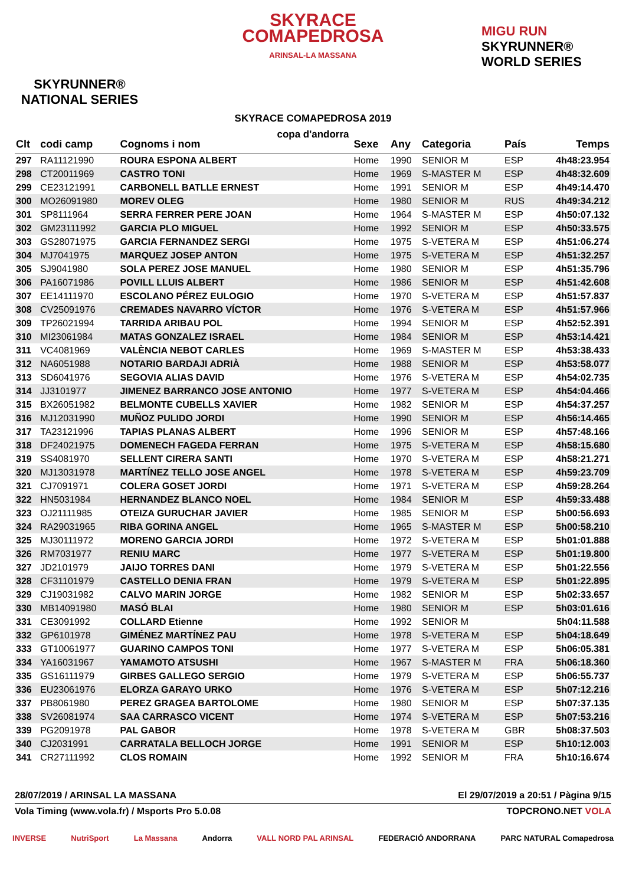SKYRUNNER®
NATIONAL SERIES
SKYRACE
COMAPEDROSA
ARINSAL-LA MASSANA
SKYRACE COMAPEDROSA 2019
copa d'andorra
MIGU RUN
SKYRUNNER®
WORLD SERIES
| Clt | codi camp | Cognoms i nom | Sexe | Any | Categoria | País | Temps |
| --- | --- | --- | --- | --- | --- | --- | --- |
| 297 | RA11121990 | ROURA ESPONA ALBERT | Home | 1990 | SENIOR M | ESP | 4h48:23.954 |
| 298 | CT20011969 | CASTRO TONI | Home | 1969 | S-MASTER M | ESP | 4h48:32.609 |
| 299 | CE23121991 | CARBONELL BATLLE ERNEST | Home | 1991 | SENIOR M | ESP | 4h49:14.470 |
| 300 | MO26091980 | MOREV OLEG | Home | 1980 | SENIOR M | RUS | 4h49:34.212 |
| 301 | SP8111964 | SERRA FERRER PERE JOAN | Home | 1964 | S-MASTER M | ESP | 4h50:07.132 |
| 302 | GM23111992 | GARCIA PLO MIGUEL | Home | 1992 | SENIOR M | ESP | 4h50:33.575 |
| 303 | GS28071975 | GARCIA FERNANDEZ SERGI | Home | 1975 | S-VETERA M | ESP | 4h51:06.274 |
| 304 | MJ7041975 | MARQUEZ JOSEP ANTON | Home | 1975 | S-VETERA M | ESP | 4h51:32.257 |
| 305 | SJ9041980 | SOLA PEREZ JOSE MANUEL | Home | 1980 | SENIOR M | ESP | 4h51:35.796 |
| 306 | PA16071986 | POVILL LLUIS ALBERT | Home | 1986 | SENIOR M | ESP | 4h51:42.608 |
| 307 | EE14111970 | ESCOLANO PÉREZ EULOGIO | Home | 1970 | S-VETERA M | ESP | 4h51:57.837 |
| 308 | CV25091976 | CREMADES NAVARRO VÍCTOR | Home | 1976 | S-VETERA M | ESP | 4h51:57.966 |
| 309 | TP26021994 | TARRIDA ARIBAU POL | Home | 1994 | SENIOR M | ESP | 4h52:52.391 |
| 310 | MI23061984 | MATAS GONZALEZ ISRAEL | Home | 1984 | SENIOR M | ESP | 4h53:14.421 |
| 311 | VC4081969 | VALÈNCIA NEBOT CARLES | Home | 1969 | S-MASTER M | ESP | 4h53:38.433 |
| 312 | NA6051988 | NOTARIO BARDAJI ADRIÀ | Home | 1988 | SENIOR M | ESP | 4h53:58.077 |
| 313 | SD6041976 | SEGOVIA ALIAS DAVID | Home | 1976 | S-VETERA M | ESP | 4h54:02.735 |
| 314 | JJ3101977 | JIMENEZ BARRANCO JOSE ANTONIO | Home | 1977 | S-VETERA M | ESP | 4h54:04.466 |
| 315 | BX26051982 | BELMONTE CUBELLS XAVIER | Home | 1982 | SENIOR M | ESP | 4h54:37.257 |
| 316 | MJ12031990 | MUÑOZ PULIDO JORDI | Home | 1990 | SENIOR M | ESP | 4h56:14.465 |
| 317 | TA23121996 | TAPIAS PLANAS ALBERT | Home | 1996 | SENIOR M | ESP | 4h57:48.166 |
| 318 | DF24021975 | DOMENECH FAGEDA FERRAN | Home | 1975 | S-VETERA M | ESP | 4h58:15.680 |
| 319 | SS4081970 | SELLENT CIRERA SANTI | Home | 1970 | S-VETERA M | ESP | 4h58:21.271 |
| 320 | MJ13031978 | MARTÍNEZ TELLO JOSE ANGEL | Home | 1978 | S-VETERA M | ESP | 4h59:23.709 |
| 321 | CJ7091971 | COLERA GOSET JORDI | Home | 1971 | S-VETERA M | ESP | 4h59:28.264 |
| 322 | HN5031984 | HERNANDEZ BLANCO NOEL | Home | 1984 | SENIOR M | ESP | 4h59:33.488 |
| 323 | OJ21111985 | OTEIZA GURUCHAR JAVIER | Home | 1985 | SENIOR M | ESP | 5h00:56.693 |
| 324 | RA29031965 | RIBA GORINA ANGEL | Home | 1965 | S-MASTER M | ESP | 5h00:58.210 |
| 325 | MJ30111972 | MORENO GARCIA JORDI | Home | 1972 | S-VETERA M | ESP | 5h01:01.888 |
| 326 | RM7031977 | RENIU MARC | Home | 1977 | S-VETERA M | ESP | 5h01:19.800 |
| 327 | JD2101979 | JAIJO TORRES DANI | Home | 1979 | S-VETERA M | ESP | 5h01:22.556 |
| 328 | CF31101979 | CASTELLO DENIA FRAN | Home | 1979 | S-VETERA M | ESP | 5h01:22.895 |
| 329 | CJ19031982 | CALVO MARIN JORGE | Home | 1982 | SENIOR M | ESP | 5h02:33.657 |
| 330 | MB14091980 | MASÓ BLAI | Home | 1980 | SENIOR M | ESP | 5h03:01.616 |
| 331 | CE3091992 | COLLARD Etienne | Home | 1992 | SENIOR M | | 5h04:11.588 |
| 332 | GP6101978 | GIMÉNEZ MARTÍNEZ PAU | Home | 1978 | S-VETERA M | ESP | 5h04:18.649 |
| 333 | GT10061977 | GUARINO CAMPOS TONI | Home | 1977 | S-VETERA M | ESP | 5h06:05.381 |
| 334 | YA16031967 | YAMAMOTO ATSUSHI | Home | 1967 | S-MASTER M | FRA | 5h06:18.360 |
| 335 | GS16111979 | GIRBES GALLEGO SERGIO | Home | 1979 | S-VETERA M | ESP | 5h06:55.737 |
| 336 | EU23061976 | ELORZA GARAYO URKO | Home | 1976 | S-VETERA M | ESP | 5h07:12.216 |
| 337 | PB8061980 | PEREZ GRAGEA BARTOLOME | Home | 1980 | SENIOR M | ESP | 5h07:37.135 |
| 338 | SV26081974 | SAA CARRASCO VICENT | Home | 1974 | S-VETERA M | ESP | 5h07:53.216 |
| 339 | PG2091978 | PAL GABOR | Home | 1978 | S-VETERA M | GBR | 5h08:37.503 |
| 340 | CJ2031991 | CARRATALA BELLOCH JORGE | Home | 1991 | SENIOR M | ESP | 5h10:12.003 |
| 341 | CR27111992 | CLOS ROMAIN | Home | 1992 | SENIOR M | FRA | 5h10:16.674 |
28/07/2019 / ARINSAL LA MASSANA El 29/07/2019 a 20:51 / Pàgina 9/15
Vola Timing (www.vola.fr) / Msports Pro 5.0.08 TOPCRONO.NET VOLA
INVERSE NutriSport La Massana Andorra VALL NORD PAL ARINSAL FEDERACIÓ ANDORRANA PARC NATURAL Comapedrosa